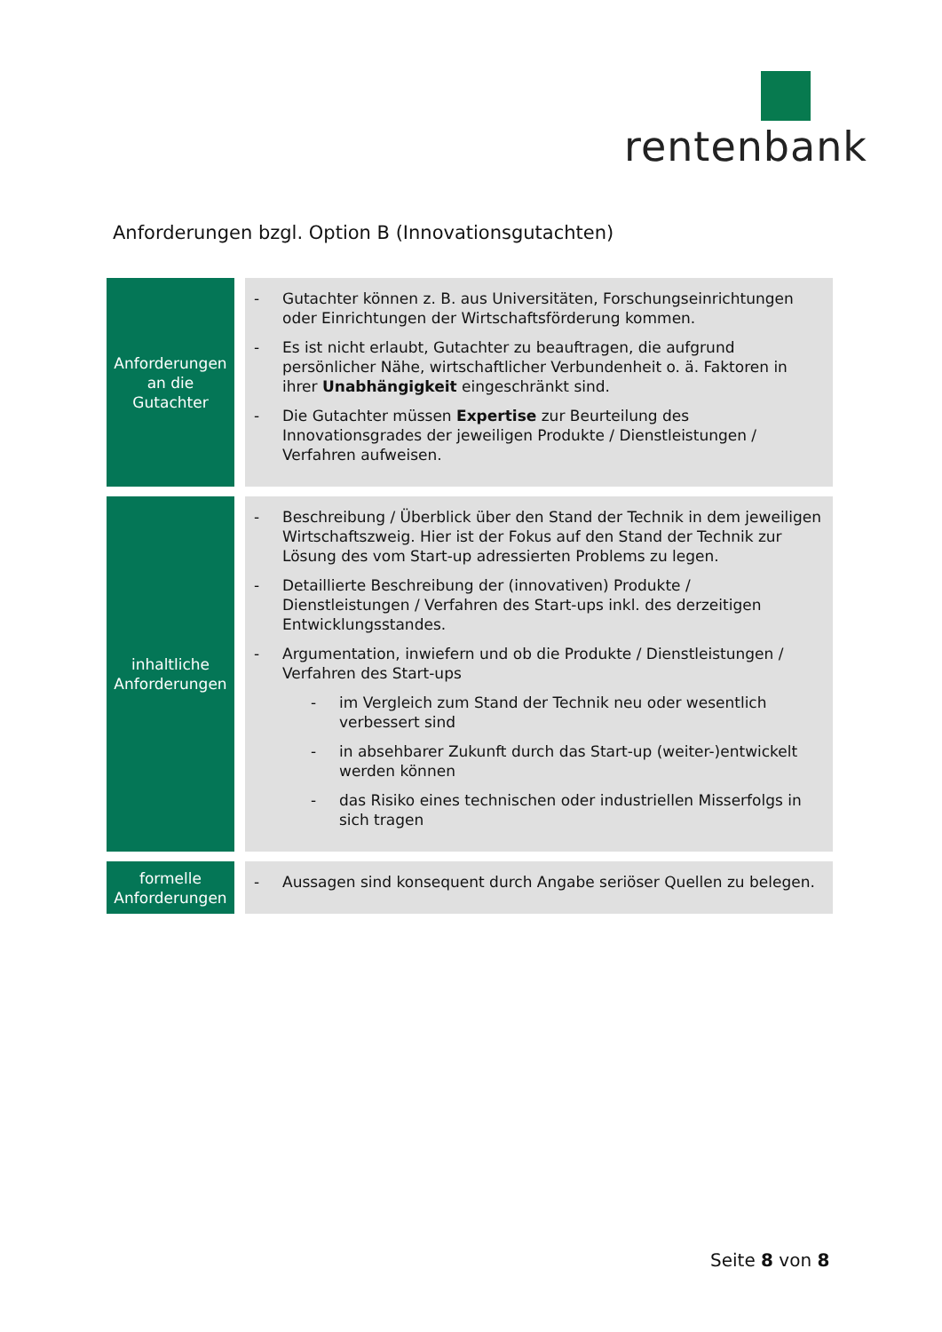rentenbank
Anforderungen bzgl. Option B (Innovationsgutachten)
| Anforderungen an die Gutachter | - Gutachter können z. B. aus Universitäten, Forschungseinrichtungen oder Einrichtungen der Wirtschaftsförderung kommen. - Es ist nicht erlaubt, Gutachter zu beauftragen, die aufgrund persönlicher Nähe, wirtschaftlicher Verbundenheit o. ä. Faktoren in ihrer Unabhängigkeit eingeschränkt sind. - Die Gutachter müssen Expertise zur Beurteilung des Innovationsgrades der jeweiligen Produkte / Dienstleistungen / Verfahren aufweisen. |
| inhaltliche Anforderungen | - Beschreibung / Überblick über den Stand der Technik in dem jeweiligen Wirtschaftszweig. Hier ist der Fokus auf den Stand der Technik zur Lösung des vom Start-up adressierten Problems zu legen. - Detaillierte Beschreibung der (innovativen) Produkte / Dienstleistungen / Verfahren des Start-ups inkl. des derzeitigen Entwicklungsstandes. - Argumentation, inwiefern und ob die Produkte / Dienstleistungen / Verfahren des Start-ups - im Vergleich zum Stand der Technik neu oder wesentlich verbessert sind - in absehbarer Zukunft durch das Start-up (weiter-)entwickelt werden können - das Risiko eines technischen oder industriellen Misserfolgs in sich tragen |
| formelle Anforderungen | - Aussagen sind konsequent durch Angabe seriöser Quellen zu belegen. |
Seite 8 von 8